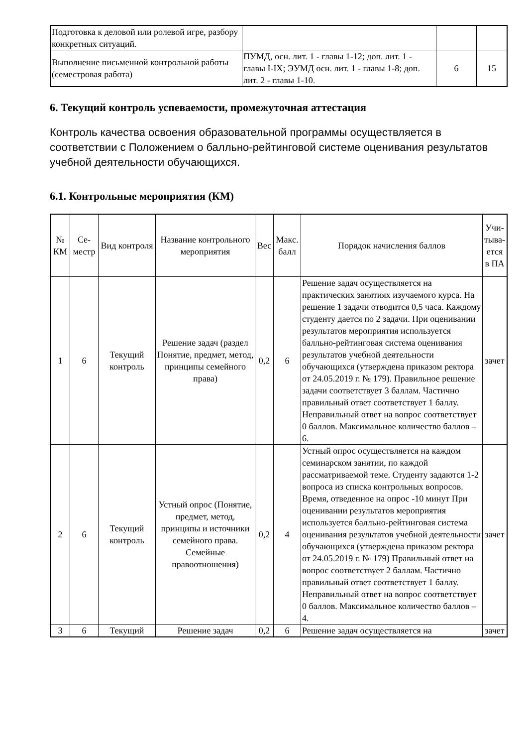| Подготовка к деловой или ролевой игре, разбору конкретных ситуаций. | | | |
| Выполнение письменной контрольной работы (семестровая работа) | ПУМД, осн. лит. 1 - главы 1-12; доп. лит. 1 - главы I-IX; ЭУМД осн. лит. 1 - главы 1-8; доп. лит. 2 - главы 1-10. | 6 | 15 |
6. Текущий контроль успеваемости, промежуточная аттестация
Контроль качества освоения образовательной программы осуществляется в соответствии с Положением о балльно-рейтинговой системе оценивания результатов учебной деятельности обучающихся.
6.1. Контрольные мероприятия (КМ)
| № КМ | Се-местр | Вид контроля | Название контрольного мероприятия | Вес | Макс. балл | Порядок начисления баллов | Учи-тыва-ется в ПА |
| 1 | 6 | Текущий контроль | Решение задач (раздел Понятие, предмет, метод, принципы семейного права) | 0,2 | 6 | Решение задач осуществляется на практических занятиях изучаемого курса. На решение 1 задачи отводится 0,5 часа. Каждому студенту дается по 2 задачи. При оценивании результатов мероприятия используется балльно-рейтинговая система оценивания результатов учебной деятельности обучающихся (утверждена приказом ректора от 24.05.2019 г. № 179). Правильное решение задачи соответствует 3 баллам. Частично правильный ответ соответствует 1 баллу. Неправильный ответ на вопрос соответствует 0 баллов. Максимальное количество баллов – 6. | зачет |
| 2 | 6 | Текущий контроль | Устный опрос (Понятие, предмет, метод, принципы и источники семейного права. Семейные правоотношения) | 0,2 | 4 | Устный опрос осуществляется на каждом семинарском занятии, по каждой рассматриваемой теме. Студенту задаются 1-2 вопроса из списка контрольных вопросов. Время, отведенное на опрос -10 минут При оценивании результатов мероприятия используется балльно-рейтинговая система оценивания результатов учебной деятельности обучающихся (утверждена приказом ректора от 24.05.2019 г. № 179) Правильный ответ на вопрос соответствует 2 баллам. Частично правильный ответ соответствует 1 баллу. Неправильный ответ на вопрос соответствует 0 баллов. Максимальное количество баллов – 4. | зачет |
| 3 | 6 | Текущий | Решение задач | 0,2 | 6 | Решение задач осуществляется на | зачет |